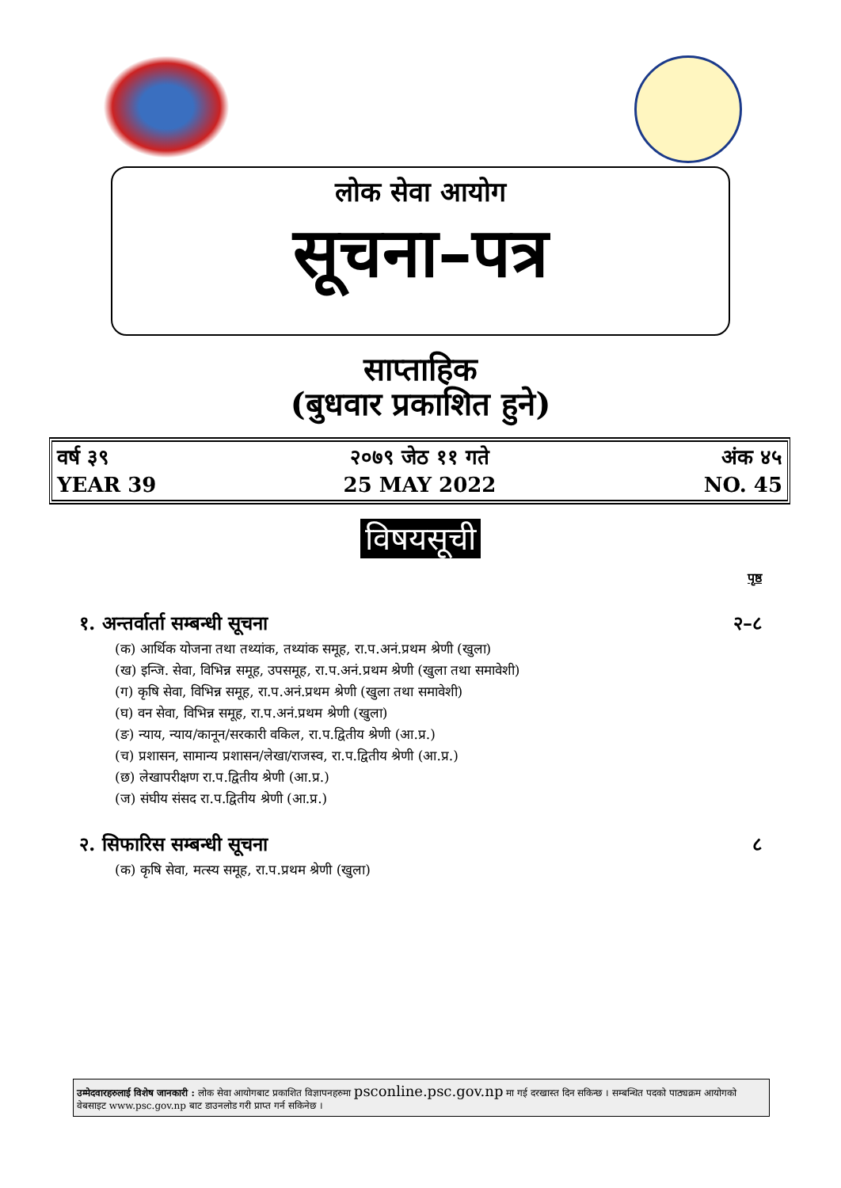लोक सेवा आयोग
सूचना–पत्र
साप्ताहिक
(बुधवार प्रकाशित हुने)
वर्ष ३९
YEAR 39
२०७९ जेठ ११ गते
25 MAY 2022
अंक ४५
NO. 45
विषयसूची
पृष्ठ
१. अन्तर्वार्ता सम्बन्धी सूचना २–८
(क) आर्थिक योजना तथा तथ्यांक, तथ्यांक समूह, रा.प.अनं.प्रथम श्रेणी (खुला)
(ख) इन्जि. सेवा, विभिन्न समूह, उपसमूह, रा.प.अनं.प्रथम श्रेणी (खुला तथा समावेशी)
(ग) कृषि सेवा, विभिन्न समूह, रा.प.अनं.प्रथम श्रेणी (खुला तथा समावेशी)
(घ) वन सेवा, विभिन्न समूह, रा.प.अनं.प्रथम श्रेणी (खुला)
(ङ) न्याय, न्याय/कानून/सरकारी वकिल, रा.प.द्वितीय श्रेणी (आ.प्र.)
(च) प्रशासन, सामान्य प्रशासन/लेखा/राजस्व, रा.प.द्वितीय श्रेणी (आ.प्र.)
(छ) लेखापरीक्षण रा.प.द्वितीय श्रेणी (आ.प्र.)
(ज) संघीय संसद रा.प.द्वितीय श्रेणी (आ.प्र.)
२. सिफारिस सम्बन्धी सूचना ८
(क) कृषि सेवा, मत्स्य समूह, रा.प.प्रथम श्रेणी (खुला)
उम्मेदवारहरुलाई विशेष जानकारी : लोक सेवा आयोगबाट प्रकाशित विज्ञापनहरुमा psconline.psc.gov.np मा गई दरखास्त दिन सकिन्छ । सम्बन्धित पदको पाठ्यक्रम आयोगको वेबसाइट www.psc.gov.np बाट डाउनलोड गरी प्राप्त गर्न सकिनेछ ।